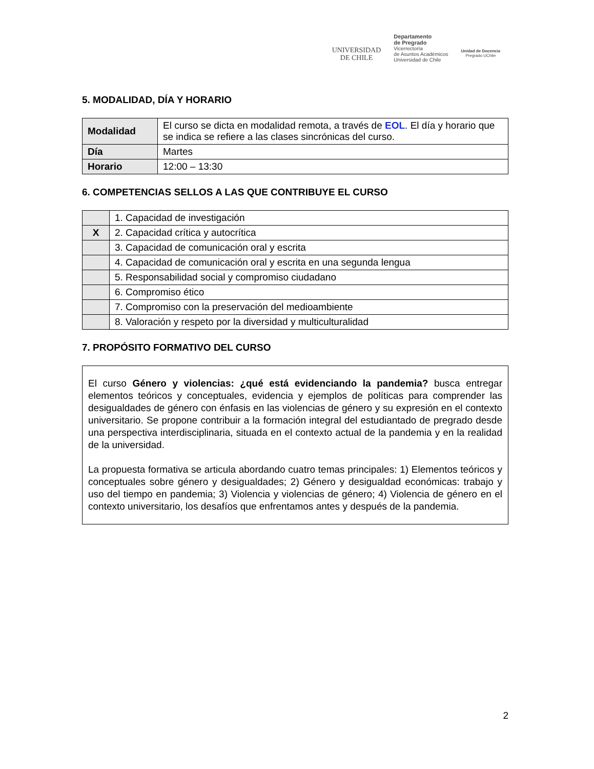UNIVERSIDAD
DE CHILE
Departamento
de Pregrado
Vicerrectoría
de Asuntos Académicos
Universidad de Chile
Unidad de Docencia
Pregrado UChile
5. MODALIDAD, DÍA Y HORARIO
| Modalidad | El curso se dicta en modalidad remota, a través de EOL . El día y horario que se indica se refiere a las clases sincrónicas del curso. |
| Día | Martes |
| Horario | 12:00 – 13:30 |
6. COMPETENCIAS SELLOS A LAS QUE CONTRIBUYE EL CURSO
| | 1. Capacidad de investigación |
| X | 2. Capacidad crítica y autocrítica |
| | 3. Capacidad de comunicación oral y escrita |
| | 4. Capacidad de comunicación oral y escrita en una segunda lengua |
| | 5. Responsabilidad social y compromiso ciudadano |
| | 6. Compromiso ético |
| | 7. Compromiso con la preservación del medioambiente |
| | 8. Valoración y respeto por la diversidad y multiculturalidad |
7. PROPÓSITO FORMATIVO DEL CURSO
El curso Género y violencias: ¿qué está evidenciando la pandemia? busca entregar elementos teóricos y conceptuales, evidencia y ejemplos de políticas para comprender las desigualdades de género con énfasis en las violencias de género y su expresión en el contexto universitario. Se propone contribuir a la formación integral del estudiantado de pregrado desde una perspectiva interdisciplinaria, situada en el contexto actual de la pandemia y en la realidad de la universidad.
La propuesta formativa se articula abordando cuatro temas principales: 1) Elementos teóricos y conceptuales sobre género y desigualdades; 2) Género y desigualdad económicas: trabajo y uso del tiempo en pandemia; 3) Violencia y violencias de género; 4) Violencia de género en el contexto universitario, los desafíos que enfrentamos antes y después de la pandemia.
2